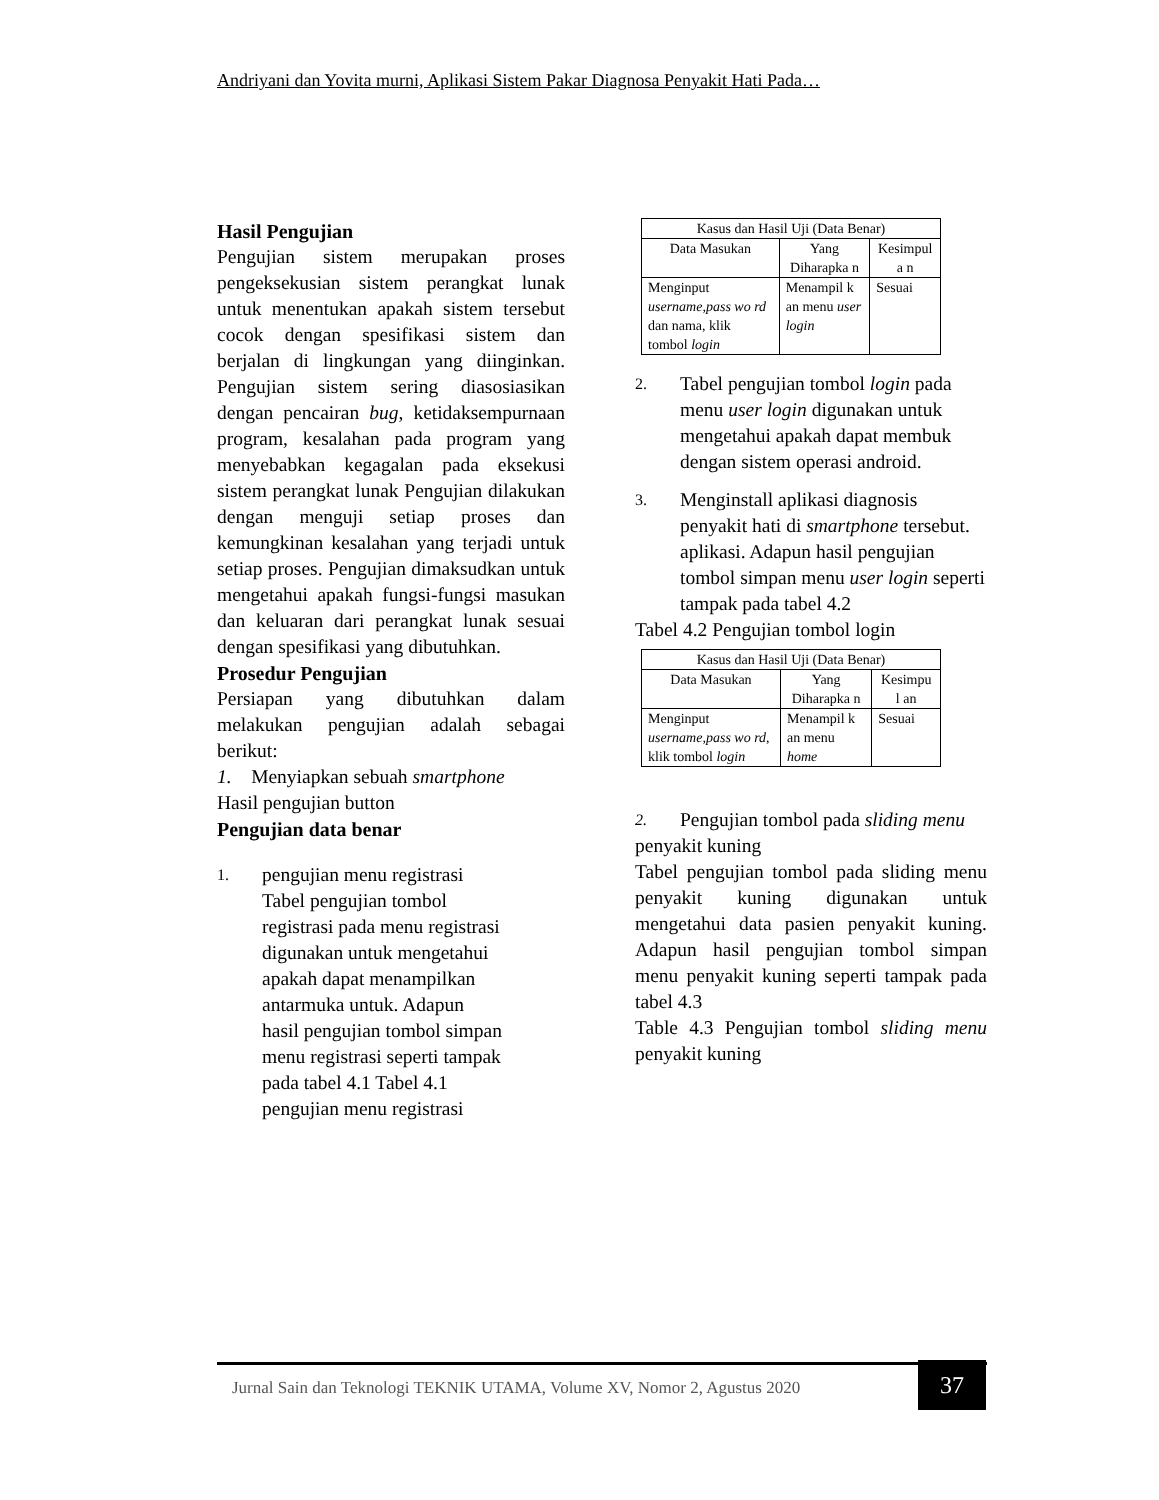Andriyani dan Yovita murni, Aplikasi Sistem Pakar Diagnosa Penyakit Hati Pada…
Hasil Pengujian
Pengujian sistem merupakan proses pengeksekusian sistem perangkat lunak untuk menentukan apakah sistem tersebut cocok dengan spesifikasi sistem dan berjalan di lingkungan yang diinginkan. Pengujian sistem sering diasosiasikan dengan pencairan bug, ketidaksempurnaan program, kesalahan pada program yang menyebabkan kegagalan pada eksekusi sistem perangkat lunak Pengujian dilakukan dengan menguji setiap proses dan kemungkinan kesalahan yang terjadi untuk setiap proses. Pengujian dimaksudkan untuk mengetahui apakah fungsi-fungsi masukan dan keluaran dari perangkat lunak sesuai dengan spesifikasi yang dibutuhkan.
Prosedur Pengujian
Persiapan yang dibutuhkan dalam melakukan pengujian adalah sebagai berikut:
1. Menyiapkan sebuah smartphone
Hasil pengujian button
Pengujian data benar
1. pengujian menu registrasi Tabel pengujian tombol registrasi pada menu registrasi digunakan untuk mengetahui apakah dapat menampilkan antarmuka untuk. Adapun hasil pengujian tombol simpan menu registrasi seperti tampak pada tabel 4.1 Tabel 4.1 pengujian menu registrasi
| Kasus dan Hasil Uji (Data Benar) | | |
| Data Masukan | Yang Diharapka n | Kesimpul a n |
| Menginput username,pass wo rd dan nama, klik tombol login | Menampil k an menu user login | Sesuai |
2. Tabel pengujian tombol login pada menu user login digunakan untuk mengetahui apakah dapat membuk dengan sistem operasi android.
3. Menginstall aplikasi diagnosis penyakit hati di smartphone tersebut.
aplikasi. Adapun hasil pengujian tombol simpan menu user login seperti tampak pada tabel 4.2
Tabel 4.2 Pengujian tombol login
| Kasus dan Hasil Uji (Data Benar) | | |
| Data Masukan | Yang Diharapka n | Kesimpu l an |
| Menginput username,pass wo rd , klik tombol login | Menampil k an menu home | Sesuai |
2. Pengujian tombol pada sliding menu
penyakit kuning
Tabel pengujian tombol pada sliding menu penyakit kuning digunakan untuk mengetahui data pasien penyakit kuning. Adapun hasil pengujian tombol simpan menu penyakit kuning seperti tampak pada tabel 4.3
Table 4.3 Pengujian tombol sliding menu penyakit kuning
Jurnal Sain dan Teknologi TEKNIK UTAMA, Volume XV, Nomor 2, Agustus 2020
37